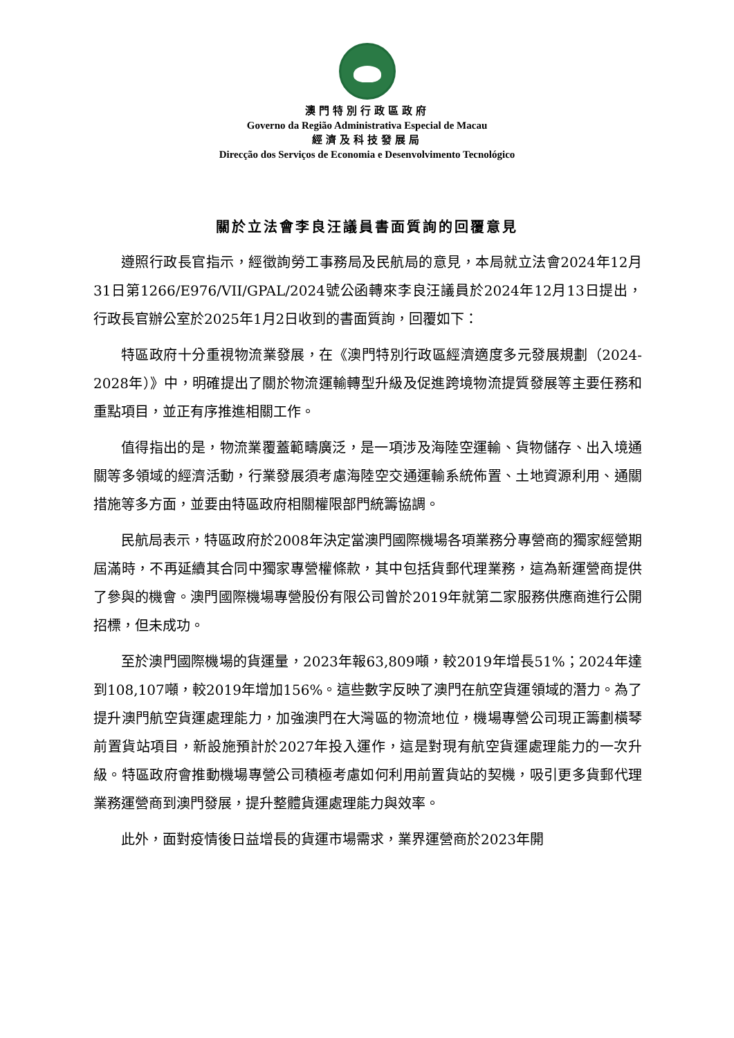澳門特別行政區政府
Governo da Região Administrativa Especial de Macau
經濟及科技發展局
Direcção dos Serviços de Economia e Desenvolvimento Tecnológico
關於立法會李良汪議員書面質詢的回覆意見
遵照行政長官指示，經徵詢勞工事務局及民航局的意見，本局就立法會2024年12月31日第1266/E976/VII/GPAL/2024號公函轉來李良汪議員於2024年12月13日提出，行政長官辦公室於2025年1月2日收到的書面質詢，回覆如下：
特區政府十分重視物流業發展，在《澳門特別行政區經濟適度多元發展規劃（2024-2028年）》中，明確提出了關於物流運輸轉型升級及促進跨境物流提質發展等主要任務和重點項目，並正有序推進相關工作。
值得指出的是，物流業覆蓋範疇廣泛，是一項涉及海陸空運輸、貨物儲存、出入境通關等多領域的經濟活動，行業發展須考慮海陸空交通運輸系統佈置、土地資源利用、通關措施等多方面，並要由特區政府相關權限部門統籌協調。
民航局表示，特區政府於2008年決定當澳門國際機場各項業務分專營商的獨家經營期屆滿時，不再延續其合同中獨家專營權條款，其中包括貨郵代理業務，這為新運營商提供了參與的機會。澳門國際機場專營股份有限公司曾於2019年就第二家服務供應商進行公開招標，但未成功。
至於澳門國際機場的貨運量，2023年報63,809噸，較2019年增長51%；2024年達到108,107噸，較2019年增加156%。這些數字反映了澳門在航空貨運領域的潛力。為了提升澳門航空貨運處理能力，加強澳門在大灣區的物流地位，機場專營公司現正籌劃橫琴前置貨站項目，新設施預計於2027年投入運作，這是對現有航空貨運處理能力的一次升級。特區政府會推動機場專營公司積極考慮如何利用前置貨站的契機，吸引更多貨郵代理業務運營商到澳門發展，提升整體貨運處理能力與效率。
此外，面對疫情後日益增長的貨運市場需求，業界運營商於2023年開